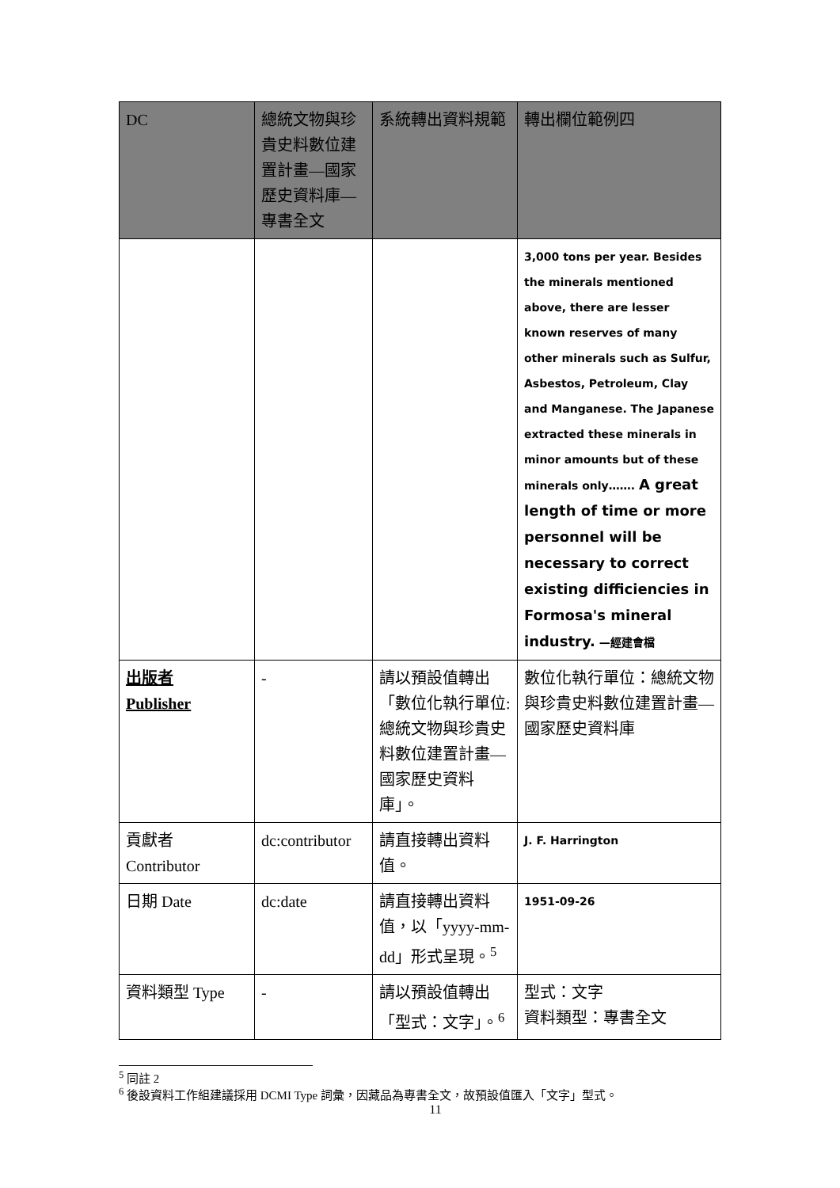| DC | 總統文物與珍貴史料數位建置計畫—國家歷史資料庫—專書全文 | 系統轉出資料規範 | 轉出欄位範例四 |
| --- | --- | --- | --- |
| | | | 3,000 tons per year. Besides the minerals mentioned above, there are lesser known reserves of many other minerals such as Sulfur, Asbestos, Petroleum, Clay and Manganese. The Japanese extracted these minerals in minor amounts but of these minerals only……. A great length of time or more personnel will be necessary to correct existing difficiencies in Formosa's mineral industry. —經建會檔 |
| 出版者 Publisher | - | 請以預設值轉出「數位化執行單位:總統文物與珍貴史料數位建置計畫—國家歷史資料庫」。 | 數位化執行單位：總統文物與珍貴史料數位建置計畫—國家歷史資料庫 |
| 貢獻者 Contributor | dc:contributor | 請直接轉出資料值。 | J. F. Harrington |
| 日期 Date | dc:date | 請直接轉出資料值，以「yyyy-mm-dd」形式呈現。<sup>5</sup> | 1951-09-26 |
| 資料類型 Type | - | 請以預設值轉出「型式：文字」。<sup>6</sup> | 型式：文字 資料類型：專書全文 |
<sup>5</sup> 同註 2
<sup>6</sup> 後設資料工作組建議採用 DCMI Type 詞彙，因藏品為專書全文，故預設值匯入「文字」型式。
11